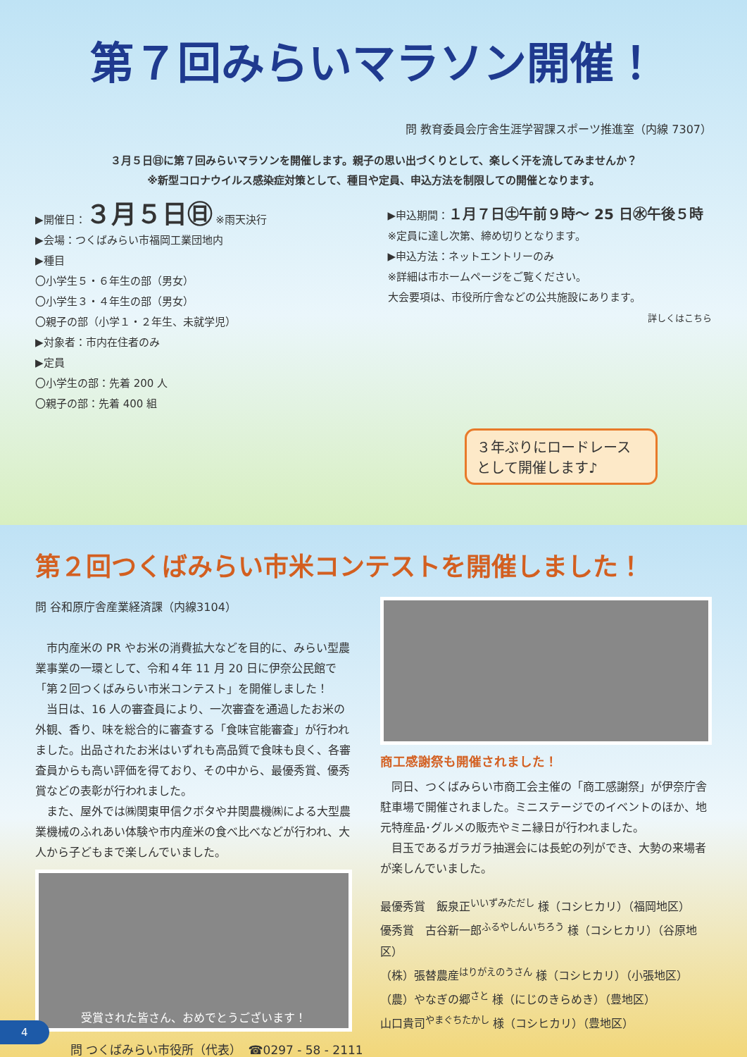第７回みらいマラソン開催！
問 教育委員会庁舎生涯学習課スポーツ推進室（内線 7307）
３月５日㊐に第７回みらいマラソンを開催します。親子の思い出づくりとして、楽しく汗を流してみませんか？
※新型コロナウイルス感染症対策として、種目や定員、申込方法を制限しての開催となります。
▶開催日：３月５日㊐ ※雨天決行
▶会場：つくばみらい市福岡工業団地内
▶種目
〇小学生５・６年生の部（男女）
〇小学生３・４年生の部（男女）
〇親子の部（小学１・２年生、未就学児）
▶対象者：市内在住者のみ
▶定員
〇小学生の部：先着 200 人
〇親子の部：先着 400 組
▶申込期間：１月７日㊏午前９時～ 25 日㊌午後５時
※定員に達し次第、締め切りとなります。
▶申込方法：ネットエントリーのみ
※詳細は市ホームページをご覧ください。
大会要項は、市役所庁舎などの公共施設にあります。
詳しくはこちら
３年ぶりにロードレース として開催します♪
第２回つくばみらい市米コンテストを開催しました！
問 谷和原庁舎産業経済課（内線3104）
　市内産米の PR やお米の消費拡大などを目的に、みらい型農業事業の一環として、令和４年 11 月 20 日に伊奈公民館で「第２回つくばみらい市米コンテスト」を開催しました！
　当日は、16 人の審査員により、一次審査を通過したお米の外観、香り、味を総合的に審査する「食味官能審査」が行われました。出品されたお米はいずれも高品質で食味も良く、各審査員からも高い評価を得ており、その中から、最優秀賞、優秀賞などの表彰が行われました。
　また、屋外では㈱関東甲信クボタや井関農機㈱による大型農業機械のふれあい体験や市内産米の食べ比べなどが行われ、大人から子どもまで楽しんでいました。
受賞された皆さん、おめでとうございます！
商工感謝祭も開催されました！
　同日、つくばみらい市商工会主催の「商工感謝祭」が伊奈庁舎駐車場で開催されました。ミニステージでのイベントのほか、地元特産品･グルメの販売やミニ縁日が行われました。
　目玉であるガラガラ抽選会には長蛇の列ができ、大勢の来場者が楽しんでいました。
最優秀賞　飯泉正<sup>いいずみただし</sup> 様（コシヒカリ）（福岡地区）
優秀賞　古谷新一郎<sup>ふるやしんいちろう</sup> 様（コシヒカリ）（谷原地区）
（株）張替農産<sup>はりがえのうさん</sup> 様（コシヒカリ）（小張地区）
（農）やなぎの郷<sup>さと</sup> 様（にじのきらめき）（豊地区）
山口貴司<sup>やまぐちたかし</sup> 様（コシヒカリ）（豊地区）
問 つくばみらい市役所（代表）　☎0297 - 58 - 2111
4